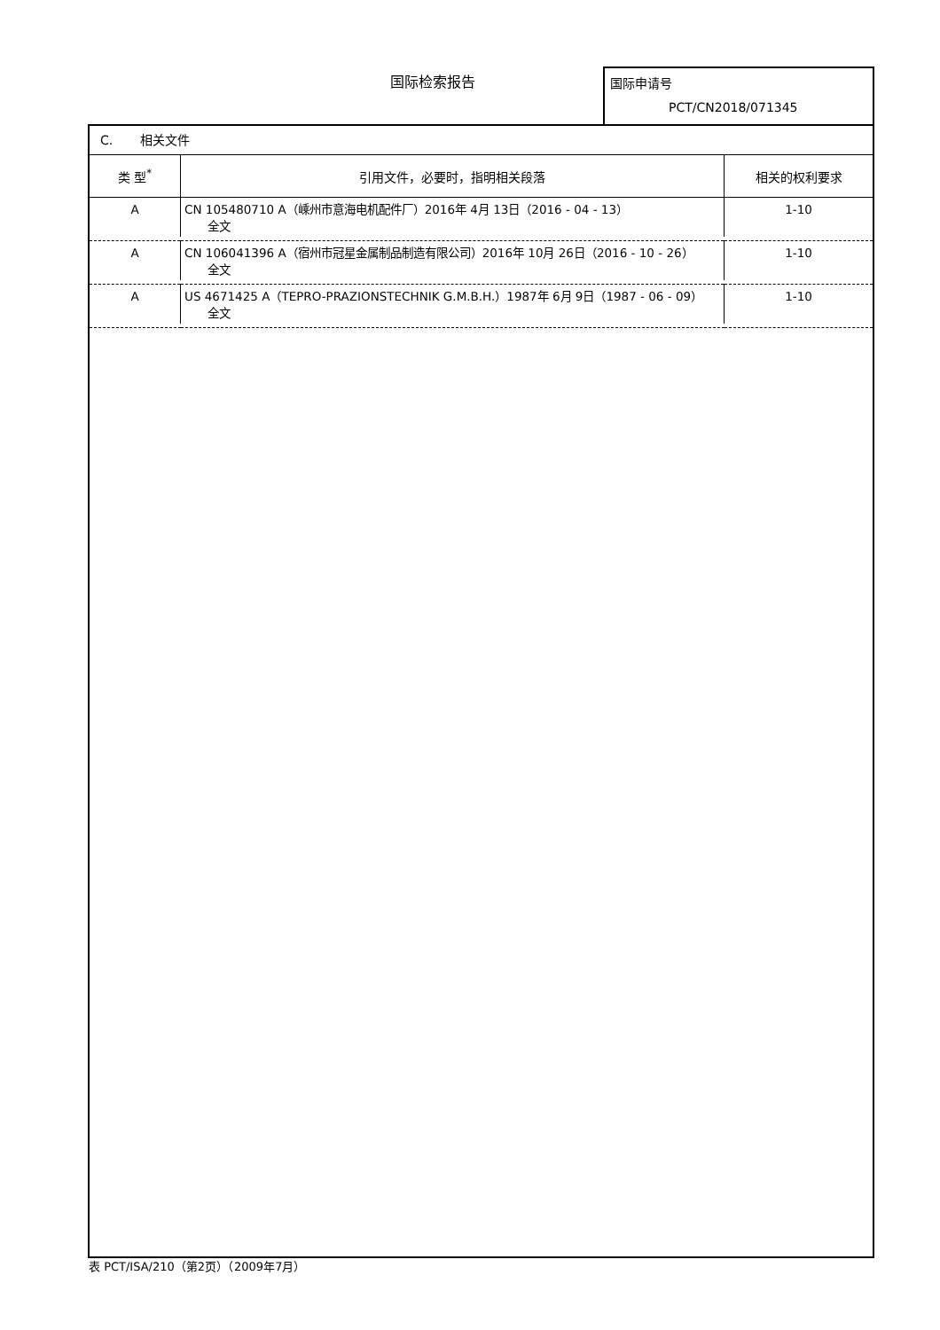国际检索报告
国际申请号
PCT/CN2018/071345
C. 相关文件
| 类 型<sup>*</sup> | 引用文件，必要时，指明相关段落 | 相关的权利要求 |
| --- | --- | --- |
| A | CN 105480710 A（嵊州市意海电机配件厂）2016年 4月 13日（2016 - 04 - 13） 全文 | 1-10 |
| A | CN 106041396 A（宿州市冠星金属制品制造有限公司）2016年 10月 26日（2016 - 10 - 26） 全文 | 1-10 |
| A | US 4671425 A（TEPRO-PRAZIONSTECHNIK G.M.B.H.）1987年 6月 9日（1987 - 06 - 09） 全文 | 1-10 |
表 PCT/ISA/210（第2页）（2009年7月）